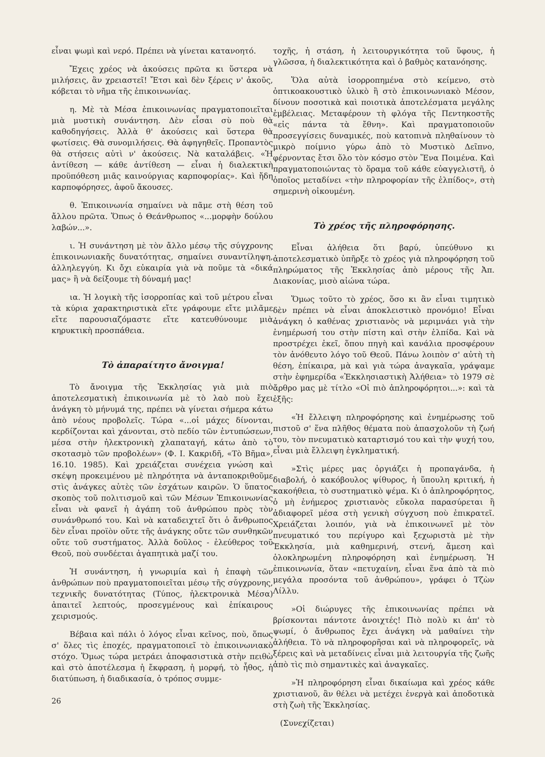εἶναι ψωμὶ καὶ νερό. Πρέπει νὰ γίνεται κατανοητό.
Ἔχεις χρέος νὰ ἀκούσεις πρῶτα κι ὕστερα νὰ μιλήσεις, ἂν χρειαστεῖ! Ἔτσι καὶ δὲν ξέρεις ν' ἀκοῦς, κόβεται τὸ νῆμα τῆς ἐπικοινωνίας.
η. Μὲ τὰ Μέσα ἐπικοινωνίας πραγματοποιεῖται μιὰ μυστικὴ συνάντηση. Δὲν εἶσαι σὺ ποὺ θὰ καθοδηγήσεις. Ἀλλὰ θ' ἀκούσεις καὶ ὕστερα θὰ φωτίσεις. Θὰ συνομιλήσεις. Θὰ ἀφηγηθεῖς. Προπαντὸς θὰ στήσεις αὐτὶ ν' ἀκούσεις. Νὰ καταλάβεις. «Ἡ ἀντίθεση — κάθε ἀντίθεση — εἶναι ἡ διαλεκτικὴ προϋπόθεση μιᾶς καινούργιας καρποφορίας». Καὶ ἤδη καρποφόρησες, ἀφοῦ ἄκουσες.
θ. Ἐπικοινωνία σημαίνει νὰ πᾶμε στὴ θέση τοῦ ἄλλου πρῶτα. Ὅπως ὁ Θεάνθρωπος «...μορφὴν δούλου λαβών...».
ι. Ἡ συνάντηση μὲ τὸν ἄλλο μέσῳ τῆς σύγχρονης ἐπικοινωνιακῆς δυνατότητας, σημαίνει συναντίληψη, ἀλληλεγγύη. Κι ὄχι εὐκαιρία γιὰ νὰ ποῦμε τὰ «δικά μας» ἢ νὰ δείξουμε τὴ δύναμή μας!
ια. Ἡ λογικὴ τῆς ἰσορροπίας καὶ τοῦ μέτρου εἶναι τὰ κύρια χαρακτηριστικὰ εἴτε γράφουμε εἴτε μιλᾶμε εἴτε παρουσιαζόμαστε εἴτε κατευθύνουμε μιὰ κηρυκτικὴ προσπάθεια.
Τὸ ἀπαραίτητο ἄνοιγμα!
Τὸ ἄνοιγμα τῆς Ἐκκλησίας γιὰ μιὰ πιὸ ἀποτελεσματικὴ ἐπικοινωνία μὲ τὸ λαὸ ποὺ ἔχει ἀνάγκη τὸ μήνυμά της, πρέπει νὰ γίνεται σήμερα κάτω ἀπὸ νέους προβολεῖς. Τώρα «...οἱ μάχες δίνονται, κερδίζονται καὶ χάνονται, στὸ πεδίο τῶν ἐντυπώσεων, μέσα στὴν ἠλεκτρονικὴ χλαπαταγή, κάτω ἀπὸ τὸ σκοτασμὸ τῶν προβολέων» (Φ. Ι. Κακριδῆ, «Τὸ Βῆμα», 16.10. 1985). Καὶ χρειάζεται συνέχεια γνώση καὶ σκέψη προκειμένου μὲ πληρότητα νὰ ἀνταποκριθοῦμε στὶς ἀνάγκες αὐτὲς τῶν ἐσχάτων καιρῶν. Ὁ ὕπατος σκοπὸς τοῦ πολιτισμοῦ καὶ τῶν Μέσων Ἐπικοινωνίας εἶναι νὰ φανεῖ ἡ ἀγάπη τοῦ ἀνθρώπου πρὸς τὸν συνάνθρωπό του. Καὶ νὰ καταδειχτεῖ ὅτι ὁ ἄνθρωπος δὲν εἶναι προϊὸν οὔτε τῆς ἀνάγκης οὔτε τῶν συνθηκῶν οὔτε τοῦ συστήματος. Ἀλλὰ δοῦλος - ἐλεύθερος τοῦ Θεοῦ, ποὺ συνδέεται ἀγαπητικὰ μαζί του.
Ἡ συνάντηση, ἡ γνωριμία καὶ ἡ ἐπαφὴ τῶν ἀνθρώπων ποὺ πραγματοποιεῖται μέσῳ τῆς σύγχρονης, τεχνικῆς δυνατότητας (Τύπος, ἠλεκτρονικὰ Μέσα) ἀπαιτεῖ λεπτούς, προσεγμένους καὶ ἐπίκαιρους χειρισμούς.
Βέβαια καὶ πάλι ὁ λόγος εἶναι κεῖνος, ποὺ, ὅπως σ' ὅλες τὶς ἐποχές, πραγματοποιεῖ τὸ ἐπικοινωνιακὸ στόχο. Ὅμως τώρα μετράει ἀποφασιστικὰ στὴν πειθὼ καὶ στὸ ἀποτέλεσμα ἡ ἔκφραση, ἡ μορφή, τὸ ἦθος, ἡ διατύπωση, ἡ διαδικασία, ὁ τρόπος συμμε-
26
τοχῆς, ἡ στάση, ἡ λειτουργικότητα τοῦ ὕφους, ἡ γλῶσσα, ἡ διαλεκτικότητα καὶ ὁ βαθμὸς κατανόησης.
Ὅλα αὐτὰ ἰσορροπημένα στὸ κείμενο, στὸ ὀπτικοακουστικὸ ὑλικὸ ἢ στὸ ἐπικοινωνιακὸ Μέσον, δίνουν ποσοτικὰ καὶ ποιοτικὰ ἀποτελέσματα μεγάλης ἐμβέλειας. Μεταφέρουν τὴ φλόγα τῆς Πεντηκοστῆς «εἰς πάντα τὰ ἔθνη». Καὶ πραγματοποιοῦν προσεγγίσεις δυναμικές, ποὺ κατοπινὰ πληθαίνουν τὸ μικρὸ ποίμνιο γύρω ἀπὸ τὸ Μυστικὸ Δεῖπνο, φέρνοντας ἔτσι ὅλο τὸν κόσμο στὸν Ἕνα Ποιμένα. Καὶ πραγματοποιώντας τὸ ὅραμα τοῦ κάθε εὐαγγελιστῆ, ὁ ὁποῖος μεταδίνει «τὴν πληροφορίαν τῆς ἐλπίδος», στὴ σημερινὴ οἰκουμένη.
Τὸ χρέος τῆς πληροφόρησης.
Εἶναι ἀλήθεια ὅτι βαρύ, ὑπεύθυνο κι ἀποτελεσματικὸ ὑπῆρξε τὸ χρέος γιὰ πληροφόρηση τοῦ πληρώματος τῆς Ἐκκλησίας ἀπὸ μέρους τῆς Ἀπ. Διακονίας, μισὸ αἰώνα τώρα.
Ὅμως τοῦτο τὸ χρέος, ὅσο κι ἂν εἶναι τιμητικὸ δὲν πρέπει νὰ εἶναι ἀποκλειστικὸ προνόμιο! Εἶναι ἀνάγκη ὁ καθένας χριστιανὸς νὰ μεριμνάει γιὰ τὴν ἐνημέρωσή του στὴν πίστη καὶ στὴν ἐλπίδα. Καὶ νὰ προστρέχει ἐκεῖ, ὅπου πηγὴ καὶ κανάλια προσφέρουν τὸν ἀνόθευτο λόγο τοῦ Θεοῦ. Πάνω λοιπὸν σ' αὐτὴ τὴ θέση, ἐπίκαιρα, μὰ καὶ γιὰ τώρα ἀναγκαῖα, γράψαμε στὴν ἐφημερίδα «Ἐκκλησιαστικὴ Ἀλήθεια» τὸ 1979 σὲ ἄρθρο μας μὲ τίτλο «Οἱ πιὸ ἀπληροφόρητοι...»: καὶ τὰ ἑξῆς:
«Ἡ ἔλλειψη πληροφόρησης καὶ ἐνημέρωσης τοῦ πιστοῦ σ' ἕνα πλῆθος θέματα ποὺ ἀπασχολοῦν τὴ ζωή του, τὸν πνευματικὸ καταρτισμό του καὶ τὴν ψυχή του, εἶναι μιὰ ἔλλειψη ἐγκληματική.
»Στὶς μέρες μας ὀργιάζει ἡ προπαγάνδα, ἡ διαβολή, ὁ κακόβουλος ψίθυρος, ἡ ὕπουλη κριτική, ἡ κακοήθεια, τὸ συστηματικὸ ψέμα. Κι ὁ ἀπληροφόρητος, ὁ μὴ ἐνήμερος χριστιανὸς εὔκολα παρασύρεται ἢ ἀδιαφορεῖ μέσα στὴ γενικὴ σύγχυση ποὺ ἐπικρατεῖ. Χρειάζεται λοιπόν, γιὰ νὰ ἐπικοινωνεῖ μὲ τὸν πνευματικό του περίγυρο καὶ ξεχωριστὰ μὲ τὴν Ἐκκλησία, μιὰ καθημερινή, στενή, ἄμεση καὶ ὁλοκληρωμένη πληροφόρηση καὶ ἐνημέρωση. Ἡ ἐπικοινωνία, ὅταν «πετυχαίνη, εἶναι ἕνα ἀπὸ τὰ πιὸ μεγάλα προσόντα τοῦ ἀνθρώπου», γράφει ὁ Τζὼν Λίλλυ.
»Οἱ διώρυγες τῆς ἐπικοινωνίας πρέπει νὰ βρίσκονται πάντοτε ἀνοιχτές! Πιὸ πολὺ κι ἀπ' τὸ ψωμί, ὁ ἄνθρωπος ἔχει ἀνάγκη νὰ μαθαίνει τὴν ἀλήθεια. Τὸ νὰ πληροφορῆσαι καὶ νὰ πληροφορεῖς, νὰ ξέρεις καὶ νὰ μεταδίνεις εἶναι μιὰ λειτουργία τῆς ζωῆς ἀπὸ τὶς πιὸ σημαντικὲς καὶ ἀναγκαῖες.
»Ἡ πληροφόρηση εἶναι δικαίωμα καὶ χρέος κάθε χριστιανοῦ, ἂν θέλει νὰ μετέχει ἐνεργὰ καὶ ἀποδοτικὰ στὴ ζωὴ τῆς Ἐκκλησίας.
(Συνεχίζεται)